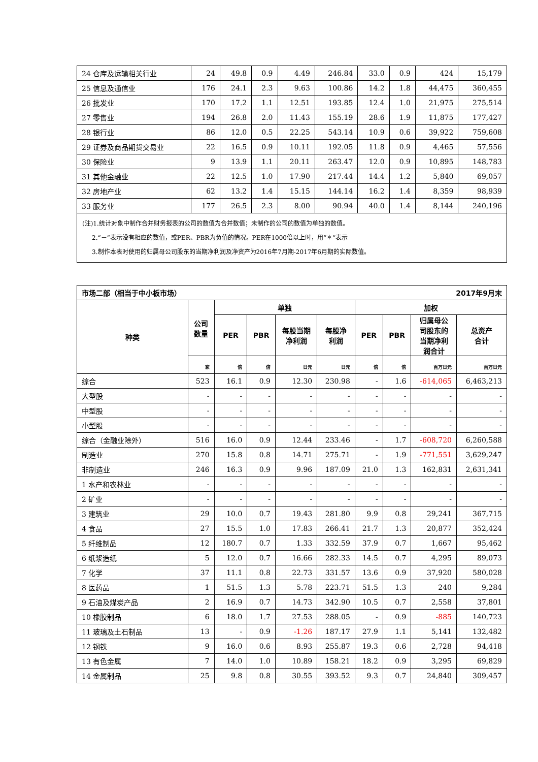| 24 仓库及运输相关行业 | 24 | 49.8 | 0.9 | 4.49 | 246.84 | 33.0 | 0.9 | 424 | 15,179 |
| 25 信息及通信业 | 176 | 24.1 | 2.3 | 9.63 | 100.86 | 14.2 | 1.8 | 44,475 | 360,455 |
| 26 批发业 | 170 | 17.2 | 1.1 | 12.51 | 193.85 | 12.4 | 1.0 | 21,975 | 275,514 |
| 27 零售业 | 194 | 26.8 | 2.0 | 11.43 | 155.19 | 28.6 | 1.9 | 11,875 | 177,427 |
| 28 银行业 | 86 | 12.0 | 0.5 | 22.25 | 543.14 | 10.9 | 0.6 | 39,922 | 759,608 |
| 29 证券及商品期货交易业 | 22 | 16.5 | 0.9 | 10.11 | 192.05 | 11.8 | 0.9 | 4,465 | 57,556 |
| 30 保险业 | 9 | 13.9 | 1.1 | 20.11 | 263.47 | 12.0 | 0.9 | 10,895 | 148,783 |
| 31 其他金融业 | 22 | 12.5 | 1.0 | 17.90 | 217.44 | 14.4 | 1.2 | 5,840 | 69,057 |
| 32 房地产业 | 62 | 13.2 | 1.4 | 15.15 | 144.14 | 16.2 | 1.4 | 8,359 | 98,939 |
| 33 服务业 | 177 | 26.5 | 2.3 | 8.00 | 90.94 | 40.0 | 1.4 | 8,144 | 240,196 |
| (注)1.统计对象中制作合并财务报表的公司的数值为合并数值；未制作的公司的数值为单独的数值。 2.“－”表示没有相应的数值，或PER、PBR为负值的情况。PER在1000倍以上时，用“＊”表示 3.制作本表时使用的归属母公司股东的当期净利润及净资产为2016年7月期-2017年6月期的实际数值。 | | | | | | | | | |
| 市场二部（相当于中小板市场） 2017年9月末 | | | | | | | | | |
| --- | --- | --- | --- | --- | --- | --- | --- | --- | --- |
| 种类 | 公司 数量 | 单独 | | | | 加权 | | | |
| | | PER | PBR | 每股当期 净利润 | 每股净 利润 | PER | PBR | 归属母公 司股东的 当期净利 润合计 | 总资产 合计 |
| | 家 | 倍 | 倍 | 日元 | 日元 | 倍 | 倍 | 百万日元 | 百万日元 |
| 综合 | 523 | 16.1 | 0.9 | 12.30 | 230.98 | - | 1.6 | -614,065 | 6,463,213 |
| 大型股 | - | - | - | - | - | - | - | - | - |
| 中型股 | - | - | - | - | - | - | - | - | - |
| 小型股 | - | - | - | - | - | - | - | - | - |
| 综合（金融业除外） | 516 | 16.0 | 0.9 | 12.44 | 233.46 | - | 1.7 | -608,720 | 6,260,588 |
| 制造业 | 270 | 15.8 | 0.8 | 14.71 | 275.71 | - | 1.9 | -771,551 | 3,629,247 |
| 非制造业 | 246 | 16.3 | 0.9 | 9.96 | 187.09 | 21.0 | 1.3 | 162,831 | 2,631,341 |
| 1 水产和农林业 | - | - | - | - | - | - | - | - | - |
| 2 矿业 | - | - | - | - | - | - | - | - | - |
| 3 建筑业 | 29 | 10.0 | 0.7 | 19.43 | 281.80 | 9.9 | 0.8 | 29,241 | 367,715 |
| 4 食品 | 27 | 15.5 | 1.0 | 17.83 | 266.41 | 21.7 | 1.3 | 20,877 | 352,424 |
| 5 纤维制品 | 12 | 180.7 | 0.7 | 1.33 | 332.59 | 37.9 | 0.7 | 1,667 | 95,462 |
| 6 纸浆造纸 | 5 | 12.0 | 0.7 | 16.66 | 282.33 | 14.5 | 0.7 | 4,295 | 89,073 |
| 7 化学 | 37 | 11.1 | 0.8 | 22.73 | 331.57 | 13.6 | 0.9 | 37,920 | 580,028 |
| 8 医药品 | 1 | 51.5 | 1.3 | 5.78 | 223.71 | 51.5 | 1.3 | 240 | 9,284 |
| 9 石油及煤炭产品 | 2 | 16.9 | 0.7 | 14.73 | 342.90 | 10.5 | 0.7 | 2,558 | 37,801 |
| 10 橡胶制品 | 6 | 18.0 | 1.7 | 27.53 | 288.05 | - | 0.9 | -885 | 140,723 |
| 11 玻璃及土石制品 | 13 | - | 0.9 | -1.26 | 187.17 | 27.9 | 1.1 | 5,141 | 132,482 |
| 12 钢铁 | 9 | 16.0 | 0.6 | 8.93 | 255.87 | 19.3 | 0.6 | 2,728 | 94,418 |
| 13 有色金属 | 7 | 14.0 | 1.0 | 10.89 | 158.21 | 18.2 | 0.9 | 3,295 | 69,829 |
| 14 金属制品 | 25 | 9.8 | 0.8 | 30.55 | 393.52 | 9.3 | 0.7 | 24,840 | 309,457 |